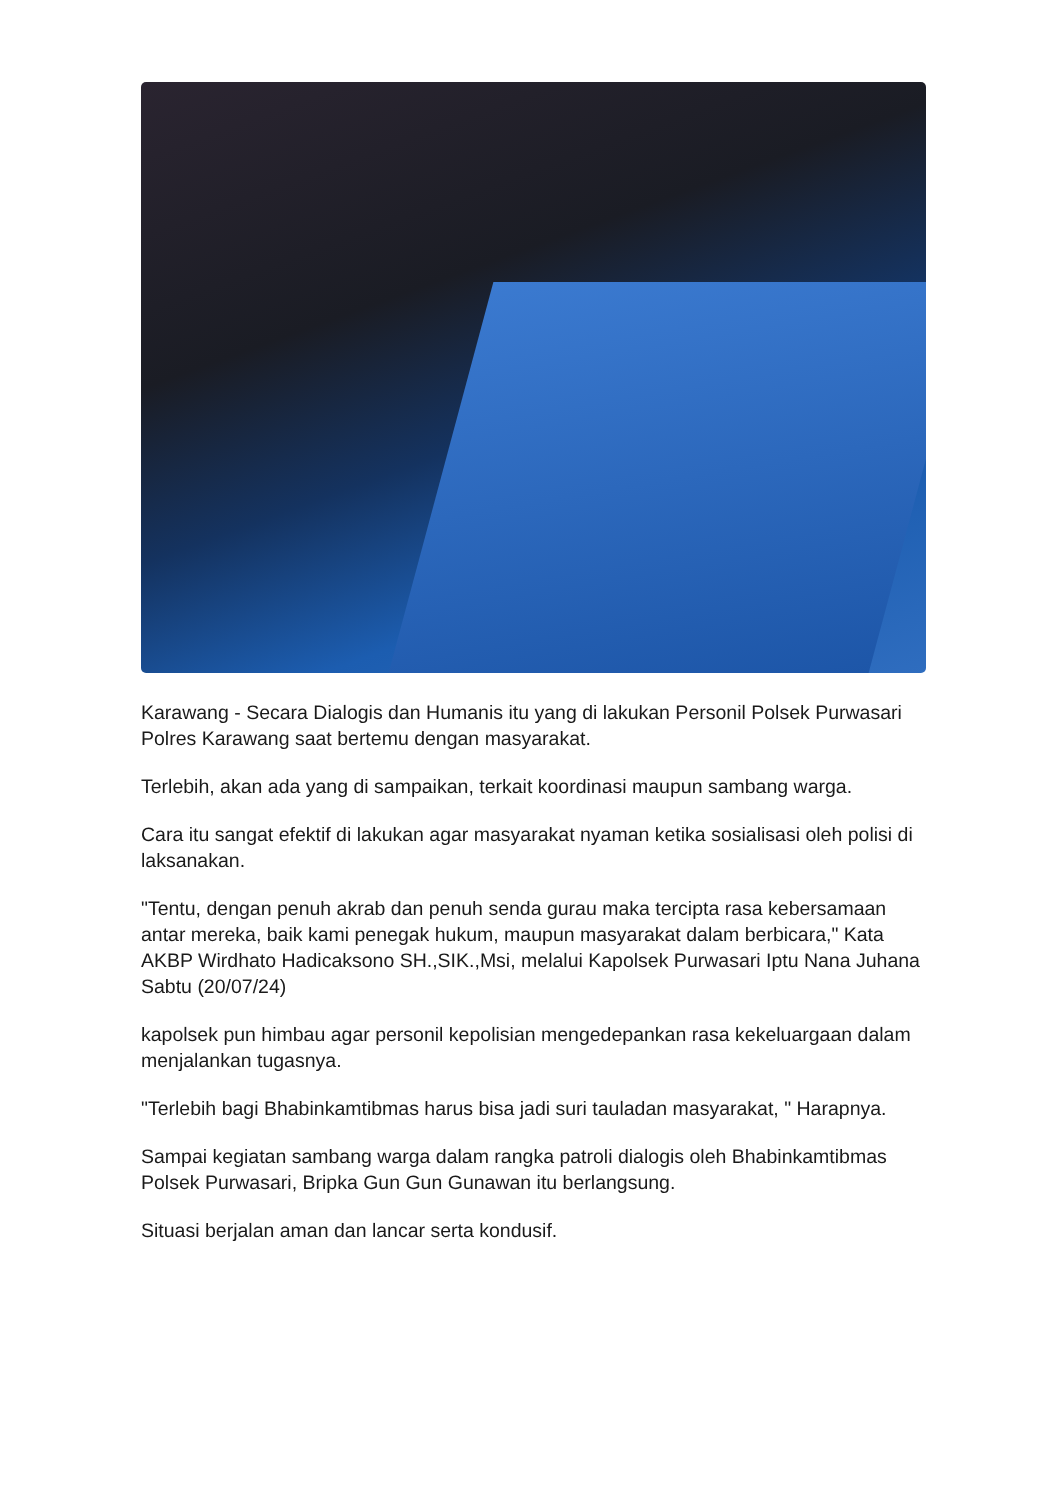Karawang - Secara Dialogis dan Humanis itu yang di lakukan Personil Polsek Purwasari Polres Karawang saat bertemu dengan masyarakat.
Terlebih, akan ada yang di sampaikan, terkait koordinasi maupun sambang warga.
Cara itu sangat efektif di lakukan agar masyarakat nyaman ketika sosialisasi oleh polisi di laksanakan.
"Tentu, dengan penuh akrab dan penuh senda gurau maka tercipta rasa kebersamaan antar mereka, baik kami penegak hukum, maupun masyarakat dalam berbicara," Kata AKBP Wirdhato Hadicaksono SH.,SIK.,Msi, melalui Kapolsek Purwasari Iptu Nana Juhana Sabtu (20/07/24)
kapolsek pun himbau agar personil kepolisian mengedepankan rasa kekeluargaan dalam menjalankan tugasnya.
"Terlebih bagi Bhabinkamtibmas harus bisa jadi suri tauladan masyarakat, " Harapnya.
Sampai kegiatan sambang warga dalam rangka patroli dialogis oleh Bhabinkamtibmas Polsek Purwasari, Bripka Gun Gun Gunawan itu berlangsung.
Situasi berjalan aman dan lancar serta kondusif.